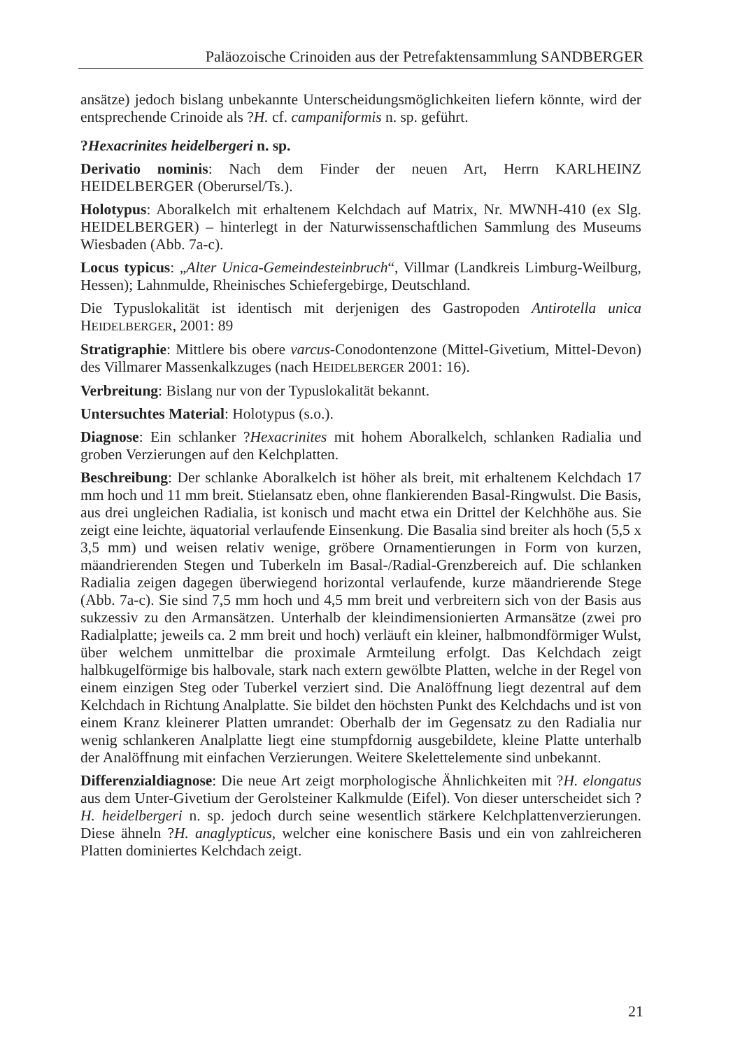Paläozoische Crinoiden aus der Petrefaktensammlung SANDBERGER
ansätze) jedoch bislang unbekannte Unterscheidungsmöglichkeiten liefern könnte, wird der entsprechende Crinoide als ?H. cf. campaniformis n. sp. geführt.
?Hexacrinites heidelbergeri n. sp.
Derivatio nominis: Nach dem Finder der neuen Art, Herrn KARLHEINZ HEIDELBERGER (Oberursel/Ts.).
Holotypus: Aboralkelch mit erhaltenem Kelchdach auf Matrix, Nr. MWNH-410 (ex Slg. HEIDELBERGER) – hinterlegt in der Naturwissenschaftlichen Sammlung des Museums Wiesbaden (Abb. 7a-c).
Locus typicus: „Alter Unica-Gemeindesteinbruch“, Villmar (Landkreis Limburg-Weilburg, Hessen); Lahnmulde, Rheinisches Schiefergebirge, Deutschland.
Die Typuslokalität ist identisch mit derjenigen des Gastropoden Antirotella unica HEIDELBERGER, 2001: 89
Stratigraphie: Mittlere bis obere varcus-Conodontenzone (Mittel-Givetium, Mittel-Devon) des Villmarer Massenkalkzuges (nach HEIDELBERGER 2001: 16).
Verbreitung: Bislang nur von der Typuslokalität bekannt.
Untersuchtes Material: Holotypus (s.o.).
Diagnose: Ein schlanker ?Hexacrinites mit hohem Aboralkelch, schlanken Radialia und groben Verzierungen auf den Kelchplatten.
Beschreibung: Der schlanke Aboralkelch ist höher als breit, mit erhaltenem Kelchdach 17 mm hoch und 11 mm breit. Stielansatz eben, ohne flankierenden Basal-Ringwulst. Die Basis, aus drei ungleichen Radialia, ist konisch und macht etwa ein Drittel der Kelchhöhe aus. Sie zeigt eine leichte, äquatorial verlaufende Einsenkung. Die Basalia sind breiter als hoch (5,5 x 3,5 mm) und weisen relativ wenige, gröbere Ornamentierungen in Form von kurzen, mäandrierenden Stegen und Tuberkeln im Basal-/Radial-Grenzbereich auf. Die schlanken Radialia zeigen dagegen überwiegend horizontal verlaufende, kurze mäandrierende Stege (Abb. 7a-c). Sie sind 7,5 mm hoch und 4,5 mm breit und verbreitern sich von der Basis aus sukzessiv zu den Armansätzen. Unterhalb der kleindimensionierten Armansätze (zwei pro Radialplatte; jeweils ca. 2 mm breit und hoch) verläuft ein kleiner, halbmondförmiger Wulst, über welchem unmittelbar die proximale Armteilung erfolgt. Das Kelchdach zeigt halbkugelförmige bis halbovale, stark nach extern gewölbte Platten, welche in der Regel von einem einzigen Steg oder Tuberkel verziert sind. Die Analöffnung liegt dezentral auf dem Kelchdach in Richtung Analplatte. Sie bildet den höchsten Punkt des Kelchdachs und ist von einem Kranz kleinerer Platten umrandet: Oberhalb der im Gegensatz zu den Radialia nur wenig schlankeren Analplatte liegt eine stumpfdornig ausgebildete, kleine Platte unterhalb der Analöffnung mit einfachen Verzierungen. Weitere Skelettelemente sind unbekannt.
Differenzialdiagnose: Die neue Art zeigt morphologische Ähnlichkeiten mit ?H. elongatus aus dem Unter-Givetium der Gerolsteiner Kalkmulde (Eifel). Von dieser unterscheidet sich ?H. heidelbergeri n. sp. jedoch durch seine wesentlich stärkere Kelchplattenverzierungen. Diese ähneln ?H. anaglypticus, welcher eine konischere Basis und ein von zahlreicheren Platten dominiertes Kelchdach zeigt.
21